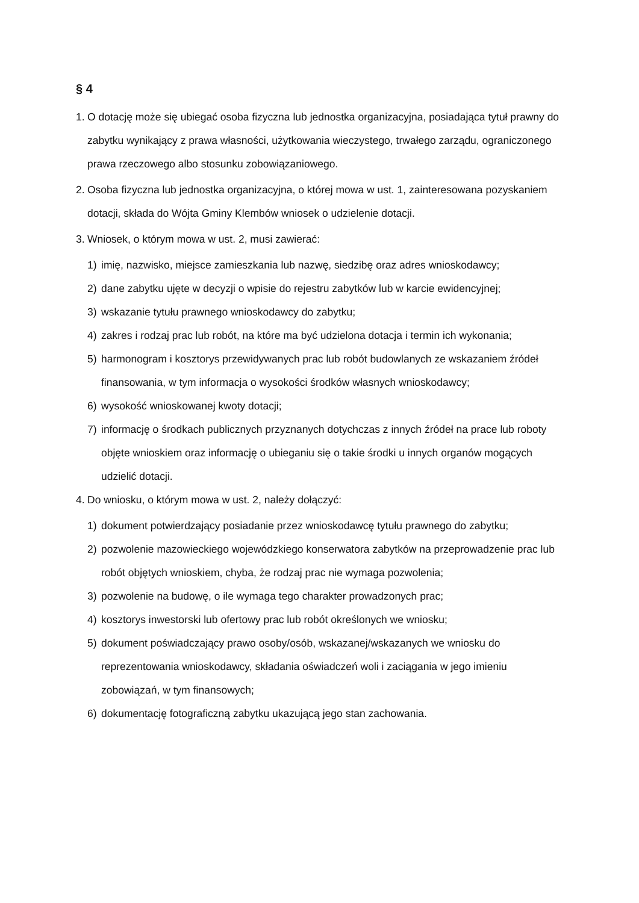§ 4
1. O dotację może się ubiegać osoba fizyczna lub jednostka organizacyjna, posiadająca tytuł prawny do zabytku wynikający z prawa własności, użytkowania wieczystego, trwałego zarządu, ograniczonego prawa rzeczowego albo stosunku zobowiązaniowego.
2. Osoba fizyczna lub jednostka organizacyjna, o której mowa w ust. 1, zainteresowana pozyskaniem dotacji, składa do Wójta Gminy Klembów wniosek o udzielenie dotacji.
3. Wniosek, o którym mowa w ust. 2, musi zawierać:
1) imię, nazwisko, miejsce zamieszkania lub nazwę, siedzibę oraz adres wnioskodawcy;
2) dane zabytku ujęte w decyzji o wpisie do rejestru zabytków lub w karcie ewidencyjnej;
3) wskazanie tytułu prawnego wnioskodawcy do zabytku;
4) zakres i rodzaj prac lub robót, na które ma być udzielona dotacja i termin ich wykonania;
5) harmonogram i kosztorys przewidywanych prac lub robót budowlanych ze wskazaniem źródeł finansowania, w tym informacja o wysokości środków własnych wnioskodawcy;
6) wysokość wnioskowanej kwoty dotacji;
7) informację o środkach publicznych przyznanych dotychczas z innych źródeł na prace lub roboty objęte wnioskiem oraz informację o ubieganiu się o takie środki u innych organów mogących udzielić dotacji.
4. Do wniosku, o którym mowa w ust. 2, należy dołączyć:
1) dokument potwierdzający posiadanie przez wnioskodawcę tytułu prawnego do zabytku;
2) pozwolenie mazowieckiego wojewódzkiego konserwatora zabytków na przeprowadzenie prac lub robót objętych wnioskiem, chyba, że rodzaj prac nie wymaga pozwolenia;
3) pozwolenie na budowę, o ile wymaga tego charakter prowadzonych prac;
4) kosztorys inwestorski lub ofertowy prac lub robót określonych we wniosku;
5) dokument poświadczający prawo osoby/osób, wskazanej/wskazanych we wniosku do reprezentowania wnioskodawcy, składania oświadczeń woli i zaciągania w jego imieniu zobowiązań, w tym finansowych;
6) dokumentację fotograficzną zabytku ukazującą jego stan zachowania.